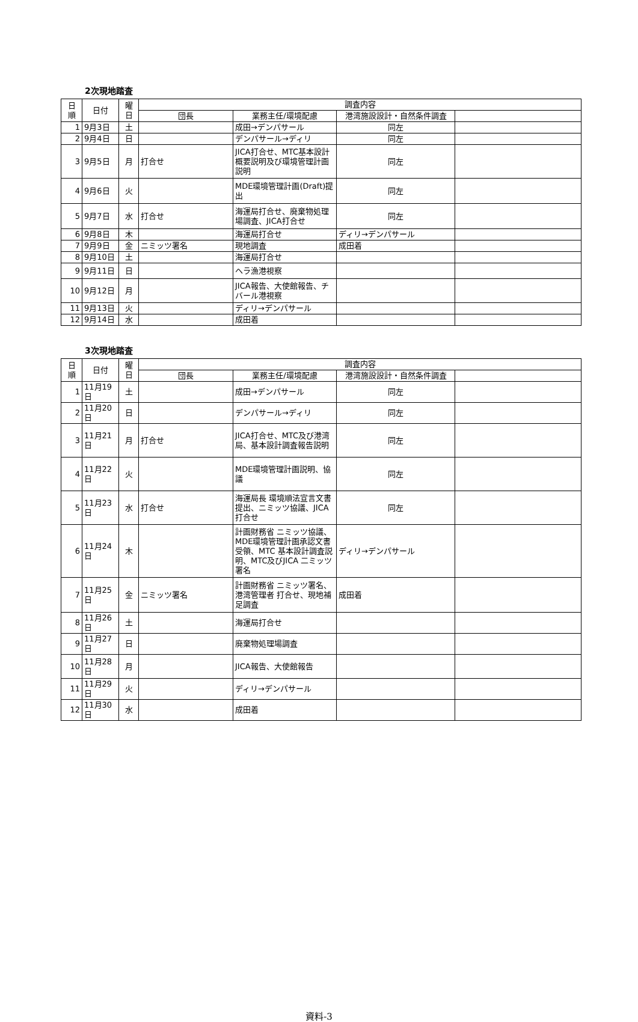2次現地踏査
| 日 順 | 日付 | 曜 日 | 調査内容 | | | |
| --- | --- | --- | --- | --- | --- | --- |
| | | | 団長 | 業務主任/環境配慮 | 港湾施設設計・自然条件調査 | |
| 1 | 9月3日 | 土 | | 成田→デンパサール | 同左 | |
| 2 | 9月4日 | 日 | | デンパサール→ディリ | 同左 | |
| 3 | 9月5日 | 月 | 打合せ | JICA打合せ、MTC基本設計概要説明及び環境管理計画説明 | 同左 | |
| 4 | 9月6日 | 火 | | MDE環境管理計画(Draft)提出 | 同左 | |
| 5 | 9月7日 | 水 | 打合せ | 海運局打合せ、廃棄物処理場調査、JICA打合せ | 同左 | |
| 6 | 9月8日 | 木 | | 海運局打合せ | ディリ→デンパサール | |
| 7 | 9月9日 | 金 | ニミッツ署名 | 現地調査 | 成田着 | |
| 8 | 9月10日 | 土 | | 海運局打合せ | | |
| 9 | 9月11日 | 日 | | ヘラ漁港視察 | | |
| 10 | 9月12日 | 月 | | JICA報告、大使館報告、チバール港視察 | | |
| 11 | 9月13日 | 火 | | ディリ→デンパサール | | |
| 12 | 9月14日 | 水 | | 成田着 | | |
3次現地踏査
| 日 順 | 日付 | 曜 日 | 調査内容 | | | |
| --- | --- | --- | --- | --- | --- | --- |
| | | | 団長 | 業務主任/環境配慮 | 港湾施設設計・自然条件調査 | |
| 1 | 11月19日 | 土 | | 成田→デンパサール | 同左 | |
| 2 | 11月20日 | 日 | | デンパサール→ディリ | 同左 | |
| 3 | 11月21日 | 月 | 打合せ | JICA打合せ、MTC及び港湾局、基本設計調査報告説明 | 同左 | |
| 4 | 11月22日 | 火 | | MDE環境管理計画説明、協議 | 同左 | |
| 5 | 11月23日 | 水 | 打合せ | 海運局長 環境順法宣言文書提出、ニミッツ協議、JICA打合せ | 同左 | |
| 6 | 11月24日 | 木 | | 計画財務省 ニミッツ協議、MDE環境管理計画承認文書受領、MTC 基本設計調査説明、MTC及びJICA 二ミッツ署名 | ディリ→デンパサール | |
| 7 | 11月25日 | 金 | ニミッツ署名 | 計画財務省 ニミッツ署名、港湾管理者 打合せ、現地補足調査 | 成田着 | |
| 8 | 11月26日 | 土 | | 海運局打合せ | | |
| 9 | 11月27日 | 日 | | 廃棄物処理場調査 | | |
| 10 | 11月28日 | 月 | | JICA報告、大使館報告 | | |
| 11 | 11月29日 | 火 | | ディリ→デンパサール | | |
| 12 | 11月30日 | 水 | | 成田着 | | |
資料-3